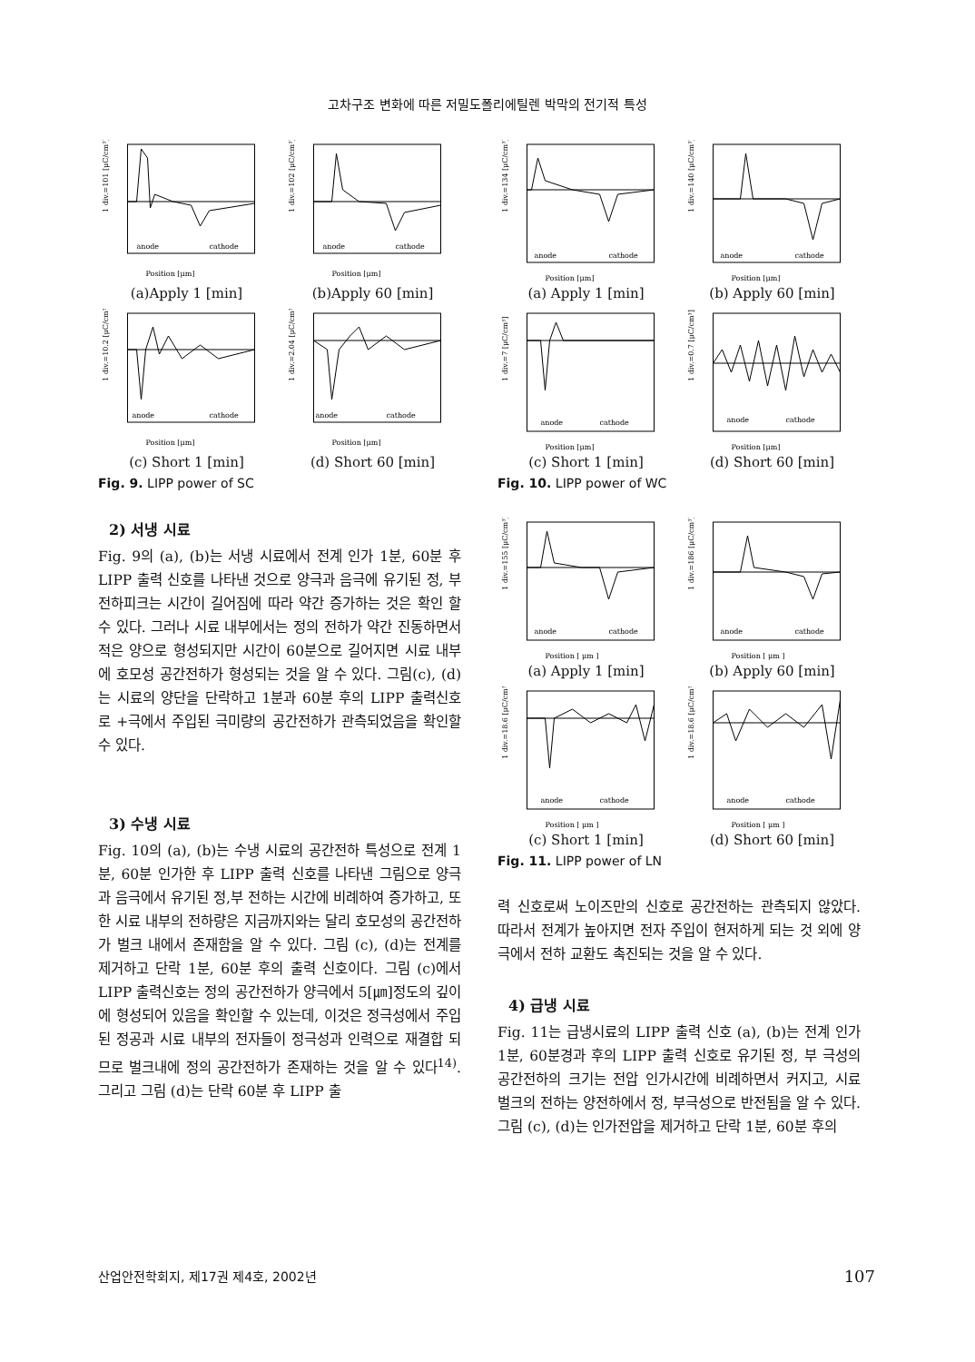고차구조 변화에 따른 저밀도폴리에틸렌 박막의 전기적 특성
1 div.=101 [μC/cm³]
anode
cathode
Position [μm]
(a)Apply 1 [min]
1 div.=102 [μC/cm³]
anode
cathode
Position [μm]
(b)Apply 60 [min]
1 div.=10.2 [μC/cm³]
anode
cathode
Position [μm]
(c) Short 1 [min]
1 div.=2.04 [μC/cm³]
anode
cathode
Position [μm]
(d) Short 60 [min]
Fig. 9. LIPP power of SC
2) 서냉 시료
Fig. 9의 (a), (b)는 서냉 시료에서 전계 인가 1분, 60분 후 LIPP 출력 신호를 나타낸 것으로 양극과 음극에 유기된 정, 부 전하피크는 시간이 길어짐에 따라 약간 증가하는 것은 확인 할 수 있다. 그러나 시료 내부에서는 정의 전하가 약간 진동하면서 적은 양으로 형성되지만 시간이 60분으로 길어지면 시료 내부에 호모성 공간전하가 형성되는 것을 알 수 있다. 그림(c), (d)는 시료의 양단을 단락하고 1분과 60분 후의 LIPP 출력신호로 +극에서 주입된 극미량의 공간전하가 관측되었음을 확인할 수 있다.
3) 수냉 시료
Fig. 10의 (a), (b)는 수냉 시료의 공간전하 특성으로 전계 1분, 60분 인가한 후 LIPP 출력 신호를 나타낸 그림으로 양극과 음극에서 유기된 정,부 전하는 시간에 비례하여 증가하고, 또한 시료 내부의 전하량은 지금까지와는 달리 호모성의 공간전하가 벌크 내에서 존재함을 알 수 있다. 그림 (c), (d)는 전계를 제거하고 단락 1분, 60분 후의 출력 신호이다. 그림 (c)에서 LIPP 출력신호는 정의 공간전하가 양극에서 5[㎛]정도의 깊이에 형성되어 있음을 확인할 수 있는데, 이것은 정극성에서 주입된 정공과 시료 내부의 전자들이 정극성과 인력으로 재결합 되므로 벌크내에 정의 공간전하가 존재하는 것을 알 수 있다<sup>14)</sup>. 그리고 그림 (d)는 단락 60분 후 LIPP 출
1 div.=134 [μC/cm³]
anode
cathode
Position [μm]
(a) Apply 1 [min]
1 div.=140 [μC/cm³]
anode
cathode
Position [μm]
(b) Apply 60 [min]
1 div.=7 [μC/cm³]
anode
cathode
Position [μm]
(c) Short 1 [min]
1 div.=0.7 [μC/cm³]
anode
cathode
Position [μm]
(d) Short 60 [min]
Fig. 10. LIPP power of WC
1 div.=155 [μC/cm³]
anode
cathode
Position [ μm ]
(a) Apply 1 [min]
1 div.=186 [μC/cm³]
anode
cathode
Position [ μm ]
(b) Apply 60 [min]
1 div.=18.6 [μC/cm³]
anode
cathode
Position [ μm ]
(c) Short 1 [min]
1 div.=18.6 [μC/cm³]
anode
cathode
Position [ μm ]
(d) Short 60 [min]
Fig. 11. LIPP power of LN
력 신호로써 노이즈만의 신호로 공간전하는 관측되지 않았다. 따라서 전계가 높아지면 전자 주입이 현저하게 되는 것 외에 양극에서 전하 교환도 촉진되는 것을 알 수 있다.
4) 급냉 시료
Fig. 11는 급냉시료의 LIPP 출력 신호 (a), (b)는 전계 인가 1분, 60분경과 후의 LIPP 출력 신호로 유기된 정, 부 극성의 공간전하의 크기는 전압 인가시간에 비례하면서 커지고, 시료 벌크의 전하는 양전하에서 정, 부극성으로 반전됨을 알 수 있다. 그림 (c), (d)는 인가전압을 제거하고 단락 1분, 60분 후의
산업안전학회지, 제17권 제4호, 2002년 107